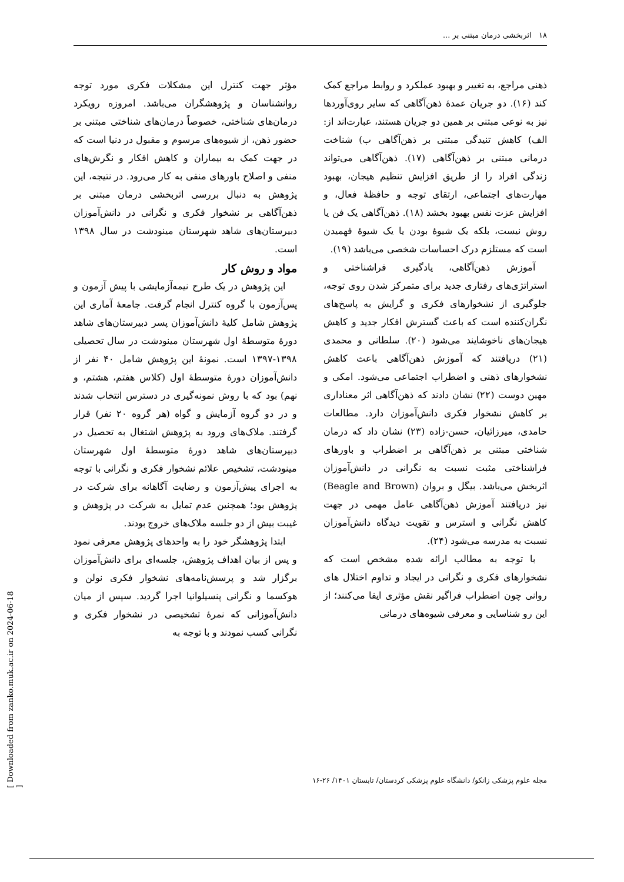۱۸ اثربخشی درمان مبتنی بر ...
ذهنی مراجع، به تغییر و بهبود عملکرد و روابط مراجع کمک کند (۱۶). دو جریان عمدهٔ ذهن‌آگاهی که سایر روی‌آوردها نیز به نوعی مبتنی بر همین دو جریان هستند، عبارت‌اند از: الف) کاهش تنیدگی مبتنی بر ذهن‌آگاهی ب) شناخت درمانی مبتنی بر ذهن‌آگاهی (۱۷). ذهن‌آگاهی می‌تواند زندگی افراد را از طریق افزایش تنظیم هیجان، بهبود مهارت‌های اجتماعی، ارتقای توجه و حافظهٔ فعال، و افزایش عزت نفس بهبود بخشد (۱۸). ذهن‌آگاهی یک فن یا روش نیست، بلکه یک شیوهٔ بودن یا یک شیوهٔ فهمیدن است که مستلزم درک احساسات شخصی می‌باشد (۱۹).
آموزش ذهن‌آگاهی، یادگیری فراشناختی و استراتژی‌های رفتاری جدید برای متمرکز شدن روی توجه، جلوگیری از نشخوارهای فکری و گرایش به پاسخ‌های نگران‌کننده است که باعث گسترش افکار جدید و کاهش هیجان‌های ناخوشایند می‌شود (۲۰). سلطانی و محمدی (۲۱) دریافتند که آموزش ذهن‌آگاهی باعث کاهش نشخوارهای ذهنی و اضطراب اجتماعی می‌شود. امکی و مهین دوست (۲۲) نشان دادند که ذهن‌آگاهی اثر معناداری بر کاهش نشخوار فکری دانش‌آموزان دارد. مطالعات حامدی، میرزائیان، حسن-زاده (۲۳) نشان داد که درمان شناختی مبتنی بر ذهن‌آگاهی بر اضطراب و باورهای فراشناختی مثبت نسبت به نگرانی در دانش‌آموزان اثربخش می‌باشد. بیگل و بروان (Beagle and Brown) نیز دریافتند آموزش ذهن‌آگاهی عامل مهمی در جهت کاهش نگرانی و استرس و تقویت دیدگاه دانش‌آموزان نسبت به مدرسه می‌شود (۲۴).
با توجه به مطالب ارائه شده مشخص است که نشخوارهای فکری و نگرانی در ایجاد و تداوم اختلال های روانی چون اضطراب فراگیر نقش مؤثری ایفا می‌کنند؛ از این رو شناسایی و معرفی شیوه‌های درمانی
مؤثر جهت کنترل این مشکلات فکری مورد توجه روانشناسان و پژوهشگران می‌باشد. امروزه رویکرد درمان‌های شناختی، خصوصاً درمان‌های شناختی مبتنی بر حضور ذهن، از شیوه‌های مرسوم و مقبول در دنیا است که در جهت کمک به بیماران و کاهش افکار و نگرش‌های منفی و اصلاح باورهای منفی به کار می‌رود. در نتیجه، این پژوهش به دنبال بررسی اثربخشی درمان مبتنی بر ذهن‌آگاهی بر نشخوار فکری و نگرانی در دانش‌آموزان دبیرستان‌های شاهد شهرستان مینودشت در سال ۱۳۹۸ است.
مواد و روش کار
این پژوهش در یک طرح نیمه‌آزمایشی با پیش آزمون و پس‌آزمون با گروه کنترل انجام گرفت. جامعهٔ آماری این پژوهش شامل کلیهٔ دانش‌آموزان پسر دبیرستان‌های شاهد دورهٔ متوسطهٔ اول شهرستان مینودشت در سال تحصیلی ۱۳۹۸-۱۳۹۷ است. نمونهٔ این پژوهش شامل ۴۰ نفر از دانش‌آموزان دورهٔ متوسطهٔ اول (کلاس هفتم، هشتم، و نهم) بود که با روش نمونه‌گیری در دسترس انتخاب شدند و در دو گروه آزمایش و گواه (هر گروه ۲۰ نفر) قرار گرفتند. ملاک‌های ورود به پژوهش اشتغال به تحصیل در دبیرستان‌های شاهد دورهٔ متوسطهٔ اول شهرستان مینودشت، تشخیص علائم نشخوار فکری و نگرانی با توجه به اجرای پیش‌آزمون و رضایت آگاهانه برای شرکت در پژوهش بود؛ همچنین عدم تمایل به شرکت در پژوهش و غیبت بیش از دو جلسه ملاک‌های خروج بودند.
ابتدا پژوهشگر خود را به واحدهای پژوهش معرفی نمود و پس از بیان اهداف پژوهش، جلسه‌ای برای دانش‌آموزان برگزار شد و پرسش‌نامه‌های نشخوار فکری نولن و هوکسما و نگرانی پنسیلوانیا اجرا گردید. سپس از میان دانش‌آموزانی که نمرهٔ تشخیصی در نشخوار فکری و نگرانی کسب نمودند و با توجه به
مجله علوم پزشکی زانکو/ دانشگاه علوم پزشکی کردستان/ تابستان ۱۴۰۱/ ۲۶-۱۶
[ Downloaded from zanko.muk.ac.ir on 2024-06-18 ]